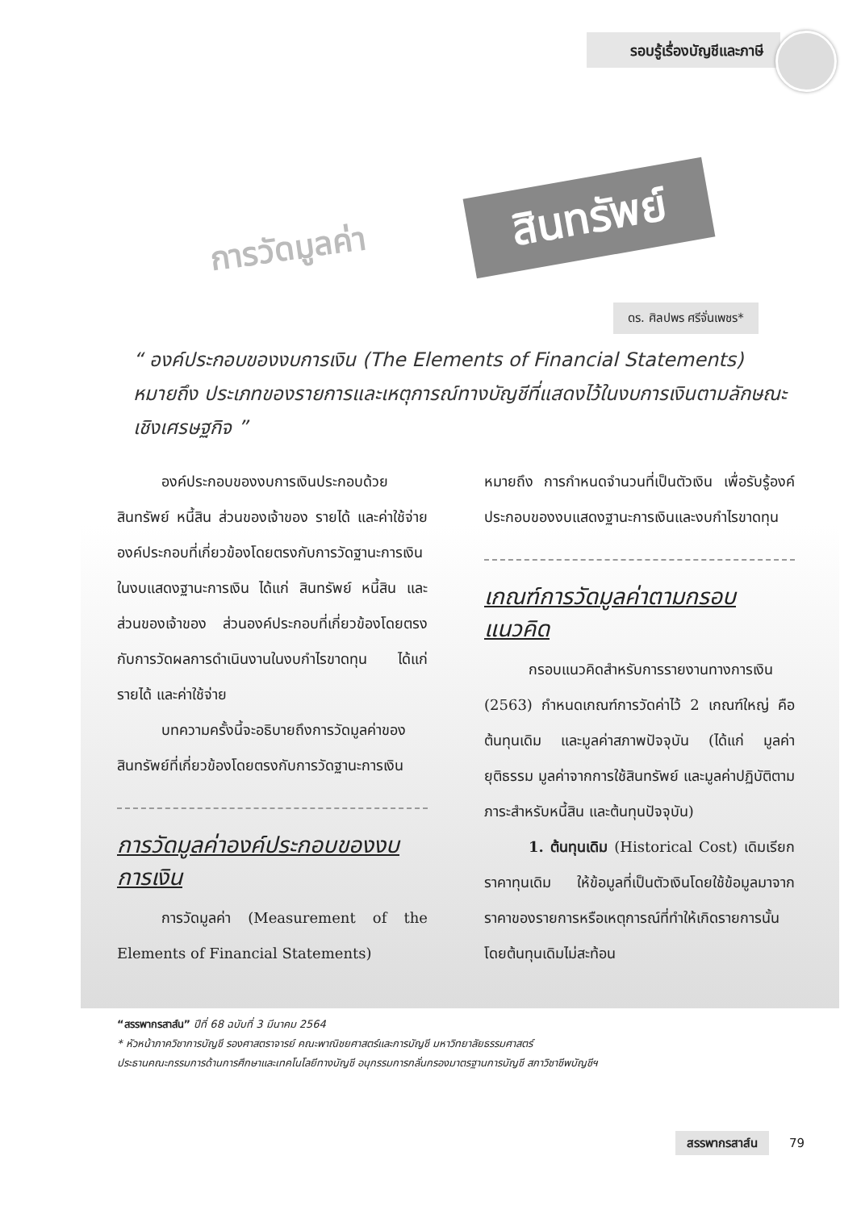รอบรู้เรื่องบัญชีและภาษี
การวัดมูลค่า
สินทรัพย์
ดร. ศิลปพร ศรีจั่นเพชร*
“ องค์ประกอบของงบการเงิน (The Elements of Financial Statements) หมายถึง ประเภทของรายการและเหตุการณ์ทางบัญชีที่แสดงไว้ในงบการเงินตามลักษณะเชิงเศรษฐกิจ ”
องค์ประกอบของงบการเงินประกอบด้วย สินทรัพย์ หนี้สิน ส่วนของเจ้าของ รายได้ และค่าใช้จ่าย องค์ประกอบที่เกี่ยวข้องโดยตรงกับการวัดฐานะการเงินในงบแสดงฐานะการเงิน ได้แก่ สินทรัพย์ หนี้สิน และส่วนของเจ้าของ ส่วนองค์ประกอบที่เกี่ยวข้องโดยตรงกับการวัดผลการดำเนินงานในงบกำไรขาดทุน ได้แก่ รายได้ และค่าใช้จ่าย
บทความครั้งนี้จะอธิบายถึงการวัดมูลค่าของสินทรัพย์ที่เกี่ยวข้องโดยตรงกับการวัดฐานะการเงิน
การวัดมูลค่าองค์ประกอบของงบการเงิน
การวัดมูลค่า (Measurement of the Elements of Financial Statements)
หมายถึง การกำหนดจำนวนที่เป็นตัวเงิน เพื่อรับรู้องค์ประกอบของงบแสดงฐานะการเงินและงบกำไรขาดทุน
เกณฑ์การวัดมูลค่าตามกรอบแนวคิด
กรอบแนวคิดสำหรับการรายงานทางการเงิน (2563) กำหนดเกณฑ์การวัดค่าไว้ 2 เกณฑ์ใหญ่ คือ ต้นทุนเดิม และมูลค่าสภาพปัจจุบัน (ได้แก่ มูลค่ายุติธรรม มูลค่าจากการใช้สินทรัพย์ และมูลค่าปฏิบัติตามภาระสำหรับหนี้สิน และต้นทุนปัจจุบัน)
1. ต้นทุนเดิม (Historical Cost) เดิมเรียก ราคาทุนเดิม ให้ข้อมูลที่เป็นตัวเงินโดยใช้ข้อมูลมาจากราคาของรายการหรือเหตุการณ์ที่ทำให้เกิดรายการนั้น โดยต้นทุนเดิมไม่สะท้อน
“สรรพากรสาส์น” ปีที่ 68 ฉบับที่ 3 มีนาคม 2564
* หัวหน้าภาควิชาการบัญชี รองศาสตราจารย์ คณะพาณิชยศาสตร์และการบัญชี มหาวิทยาลัยธรรมศาสตร์
ประธานคณะกรรมการด้านการศึกษาและเทคโนโลยีทางบัญชี อนุกรรมการกลั่นกรองมาตรฐานการบัญชี สภาวิชาชีพบัญชีฯ
สรรพากรสาส์น 79